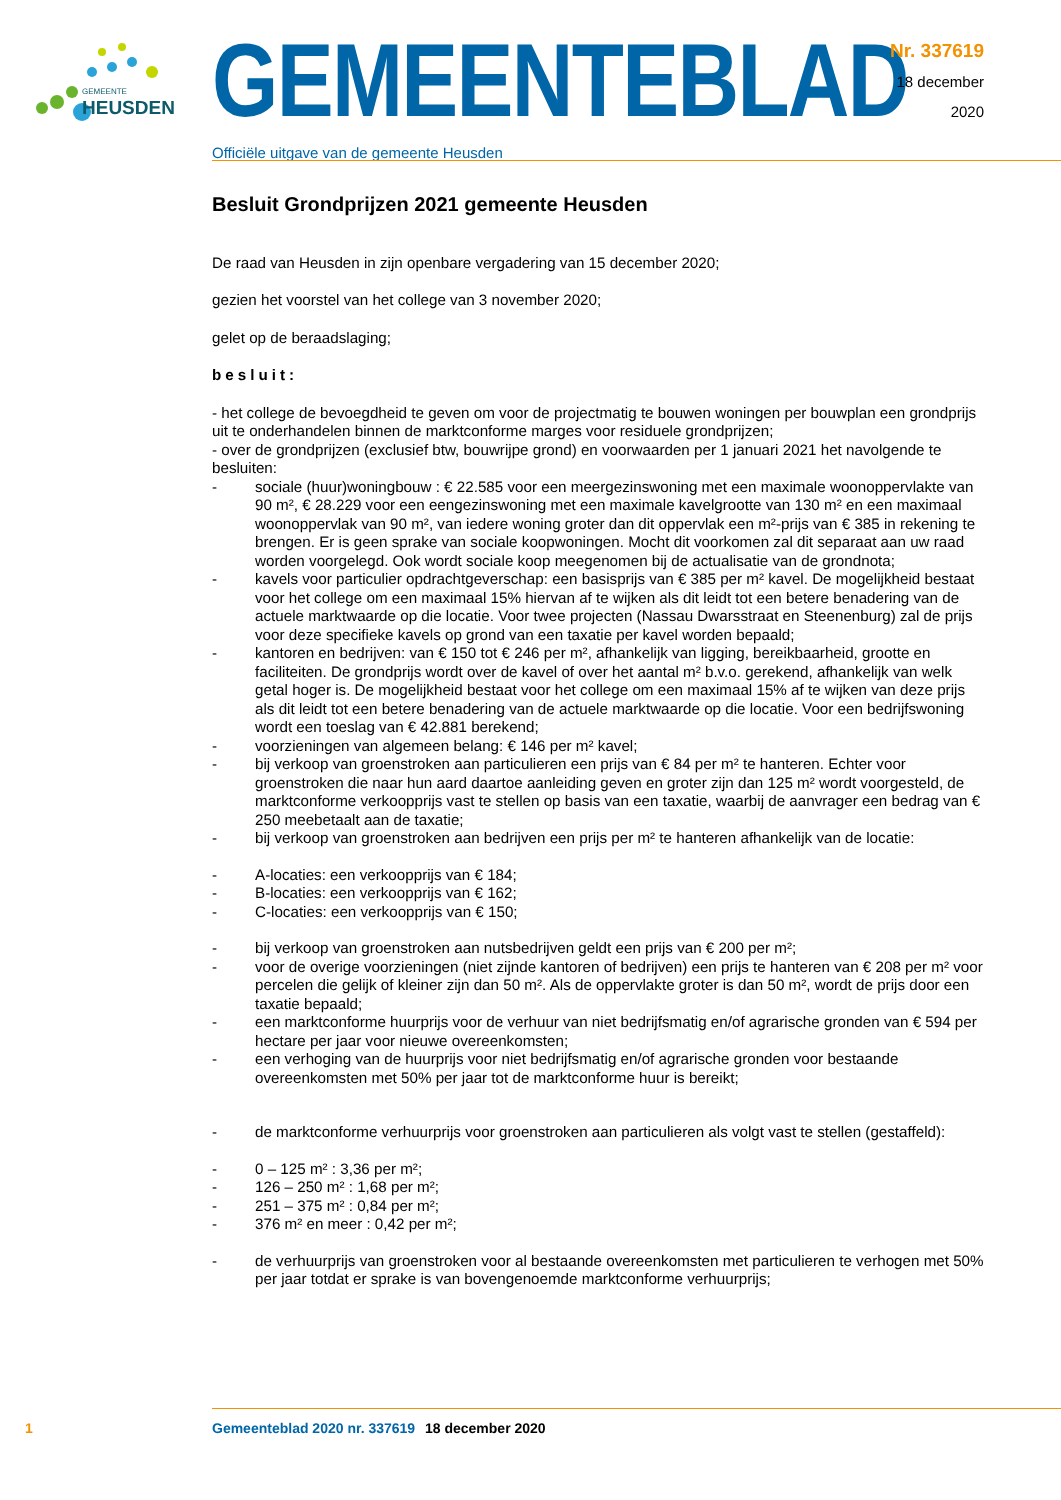GEMEENTE
HEUSDEN
GEMEENTEBLAD
Officiële uitgave van de gemeente Heusden
Nr. 337619
18 december
2020
Besluit Grondprijzen 2021 gemeente Heusden
De raad van Heusden in zijn openbare vergadering van 15 december 2020;
gezien het voorstel van het college van 3 november 2020;
gelet op de beraadslaging;
besluit:
- het college de bevoegdheid te geven om voor de projectmatig te bouwen woningen per bouwplan een grondprijs uit te onderhandelen binnen de marktconforme marges voor residuele grondprijzen;
- over de grondprijzen (exclusief btw, bouwrijpe grond) en voorwaarden per 1 januari 2021 het navolgende te besluiten:
- sociale (huur)woningbouw : € 22.585 voor een meergezinswoning met een maximale woonoppervlakte van 90 m², € 28.229 voor een eengezinswoning met een maximale kavelgrootte van 130 m² en een maximaal woonoppervlak van 90 m², van iedere woning groter dan dit oppervlak een m²-prijs van € 385 in rekening te brengen. Er is geen sprake van sociale koopwoningen. Mocht dit voorkomen zal dit separaat aan uw raad worden voorgelegd. Ook wordt sociale koop meegenomen bij de actualisatie van de grondnota;
- kavels voor particulier opdrachtgeverschap: een basisprijs van € 385 per m² kavel. De mogelijkheid bestaat voor het college om een maximaal 15% hiervan af te wijken als dit leidt tot een betere benadering van de actuele marktwaarde op die locatie. Voor twee projecten (Nassau Dwarsstraat en Steenenburg) zal de prijs voor deze specifieke kavels op grond van een taxatie per kavel worden bepaald;
- kantoren en bedrijven: van € 150 tot € 246 per m², afhankelijk van ligging, bereikbaarheid, grootte en faciliteiten. De grondprijs wordt over de kavel of over het aantal m² b.v.o. gerekend, afhankelijk van welk getal hoger is. De mogelijkheid bestaat voor het college om een maximaal 15% af te wijken van deze prijs als dit leidt tot een betere benadering van de actuele marktwaarde op die locatie. Voor een bedrijfswoning wordt een toeslag van € 42.881 berekend;
- voorzieningen van algemeen belang: € 146 per m² kavel;
- bij verkoop van groenstroken aan particulieren een prijs van € 84 per m² te hanteren. Echter voor groenstroken die naar hun aard daartoe aanleiding geven en groter zijn dan 125 m² wordt voorgesteld, de marktconforme verkoopprijs vast te stellen op basis van een taxatie, waarbij de aanvrager een bedrag van € 250 meebetaalt aan de taxatie;
- bij verkoop van groenstroken aan bedrijven een prijs per m² te hanteren afhankelijk van de locatie:
- A-locaties: een verkoopprijs van € 184;
- B-locaties: een verkoopprijs van € 162;
- C-locaties: een verkoopprijs van € 150;
- bij verkoop van groenstroken aan nutsbedrijven geldt een prijs van € 200 per m²;
- voor de overige voorzieningen (niet zijnde kantoren of bedrijven) een prijs te hanteren van € 208 per m² voor percelen die gelijk of kleiner zijn dan 50 m². Als de oppervlakte groter is dan 50 m², wordt de prijs door een taxatie bepaald;
- een marktconforme huurprijs voor de verhuur van niet bedrijfsmatig en/of agrarische gronden van € 594 per hectare per jaar voor nieuwe overeenkomsten;
- een verhoging van de huurprijs voor niet bedrijfsmatig en/of agrarische gronden voor bestaande overeenkomsten met 50% per jaar tot de marktconforme huur is bereikt;
- de marktconforme verhuurprijs voor groenstroken aan particulieren als volgt vast te stellen (gestaffeld):
- 0 – 125 m² : 3,36 per m²;
- 126 – 250 m² : 1,68 per m²;
- 251 – 375 m² : 0,84 per m²;
- 376 m² en meer : 0,42 per m²;
- de verhuurprijs van groenstroken voor al bestaande overeenkomsten met particulieren te verhogen met 50% per jaar totdat er sprake is van bovengenoemde marktconforme verhuurprijs;
1 Gemeenteblad 2020 nr. 337619 18 december 2020